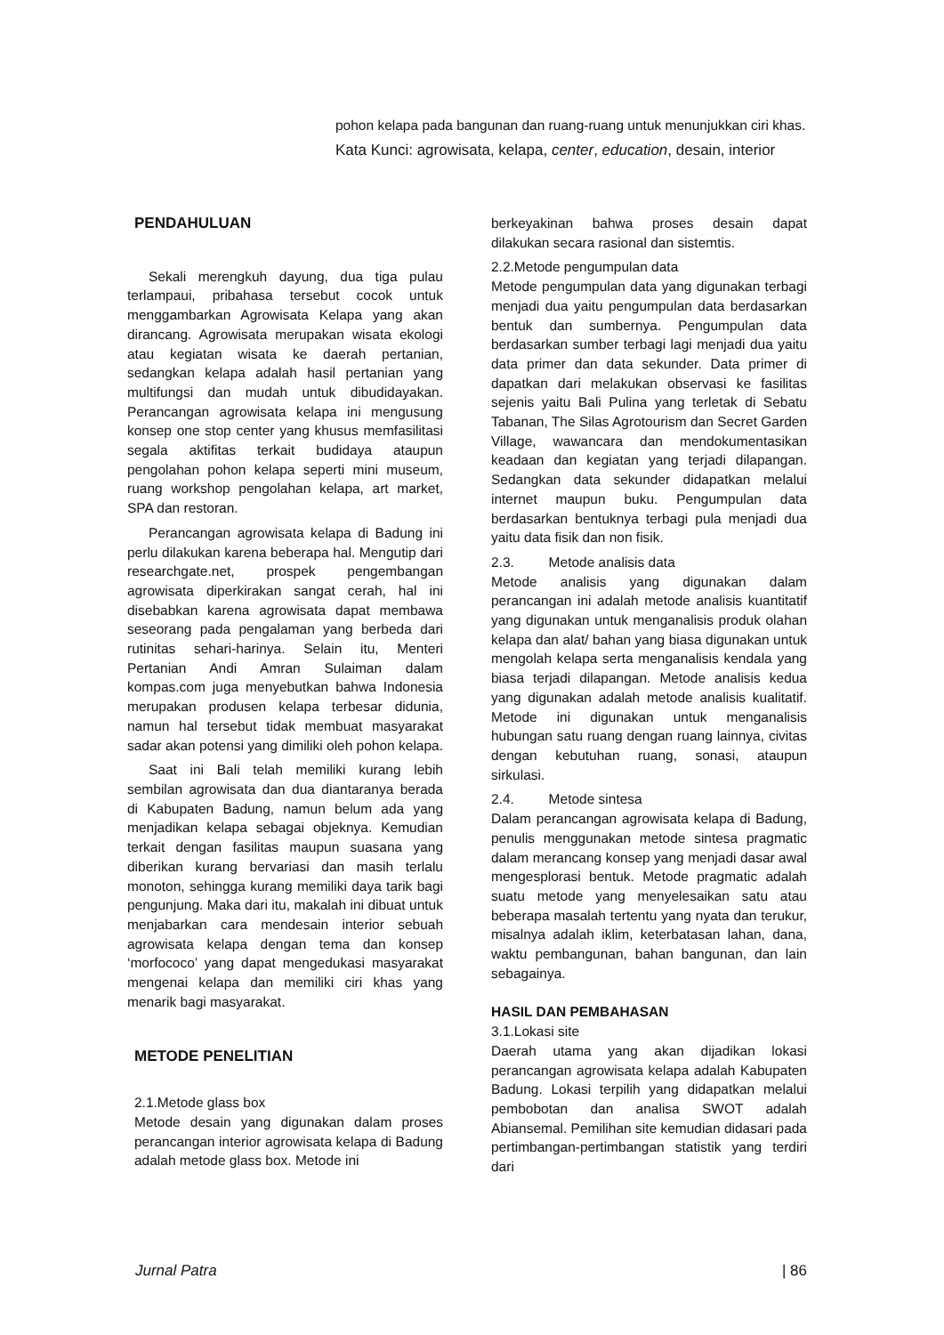pohon kelapa pada bangunan dan ruang-ruang untuk menunjukkan ciri khas.
Kata Kunci: agrowisata, kelapa, center, education, desain, interior
PENDAHULUAN
Sekali merengkuh dayung, dua tiga pulau terlampaui, pribahasa tersebut cocok untuk menggambarkan Agrowisata Kelapa yang akan dirancang. Agrowisata merupakan wisata ekologi atau kegiatan wisata ke daerah pertanian, sedangkan kelapa adalah hasil pertanian yang multifungsi dan mudah untuk dibudidayakan. Perancangan agrowisata kelapa ini mengusung konsep one stop center yang khusus memfasilitasi segala aktifitas terkait budidaya ataupun pengolahan pohon kelapa seperti mini museum, ruang workshop pengolahan kelapa, art market, SPA dan restoran.
Perancangan agrowisata kelapa di Badung ini perlu dilakukan karena beberapa hal. Mengutip dari researchgate.net, prospek pengembangan agrowisata diperkirakan sangat cerah, hal ini disebabkan karena agrowisata dapat membawa seseorang pada pengalaman yang berbeda dari rutinitas sehari-harinya. Selain itu, Menteri Pertanian Andi Amran Sulaiman dalam kompas.com juga menyebutkan bahwa Indonesia merupakan produsen kelapa terbesar didunia, namun hal tersebut tidak membuat masyarakat sadar akan potensi yang dimiliki oleh pohon kelapa.
Saat ini Bali telah memiliki kurang lebih sembilan agrowisata dan dua diantaranya berada di Kabupaten Badung, namun belum ada yang menjadikan kelapa sebagai objeknya. Kemudian terkait dengan fasilitas maupun suasana yang diberikan kurang bervariasi dan masih terlalu monoton, sehingga kurang memiliki daya tarik bagi pengunjung. Maka dari itu, makalah ini dibuat untuk menjabarkan cara mendesain interior sebuah agrowisata kelapa dengan tema dan konsep ‘morfococo’ yang dapat mengedukasi masyarakat mengenai kelapa dan memiliki ciri khas yang menarik bagi masyarakat.
METODE PENELITIAN
2.1.Metode glass box
Metode desain yang digunakan dalam proses perancangan interior agrowisata kelapa di Badung adalah metode glass box. Metode ini
berkeyakinan bahwa proses desain dapat dilakukan secara rasional dan sistemtis.
2.2.Metode pengumpulan data
Metode pengumpulan data yang digunakan terbagi menjadi dua yaitu pengumpulan data berdasarkan bentuk dan sumbernya. Pengumpulan data berdasarkan sumber terbagi lagi menjadi dua yaitu data primer dan data sekunder. Data primer di dapatkan dari melakukan observasi ke fasilitas sejenis yaitu Bali Pulina yang terletak di Sebatu Tabanan, The Silas Agrotourism dan Secret Garden Village, wawancara dan mendokumentasikan keadaan dan kegiatan yang terjadi dilapangan. Sedangkan data sekunder didapatkan melalui internet maupun buku. Pengumpulan data berdasarkan bentuknya terbagi pula menjadi dua yaitu data fisik dan non fisik.
2.3. Metode analisis data
Metode analisis yang digunakan dalam perancangan ini adalah metode analisis kuantitatif yang digunakan untuk menganalisis produk olahan kelapa dan alat/ bahan yang biasa digunakan untuk mengolah kelapa serta menganalisis kendala yang biasa terjadi dilapangan. Metode analisis kedua yang digunakan adalah metode analisis kualitatif. Metode ini digunakan untuk menganalisis hubungan satu ruang dengan ruang lainnya, civitas dengan kebutuhan ruang, sonasi, ataupun sirkulasi.
2.4. Metode sintesa
Dalam perancangan agrowisata kelapa di Badung, penulis menggunakan metode sintesa pragmatic dalam merancang konsep yang menjadi dasar awal mengesplorasi bentuk. Metode pragmatic adalah suatu metode yang menyelesaikan satu atau beberapa masalah tertentu yang nyata dan terukur, misalnya adalah iklim, keterbatasan lahan, dana, waktu pembangunan, bahan bangunan, dan lain sebagainya.
HASIL DAN PEMBAHASAN
3.1.Lokasi site
Daerah utama yang akan dijadikan lokasi perancangan agrowisata kelapa adalah Kabupaten Badung. Lokasi terpilih yang didapatkan melalui pembobotan dan analisa SWOT adalah Abiansemal. Pemilihan site kemudian didasari pada pertimbangan-pertimbangan statistik yang terdiri dari
Jurnal Patra | 86